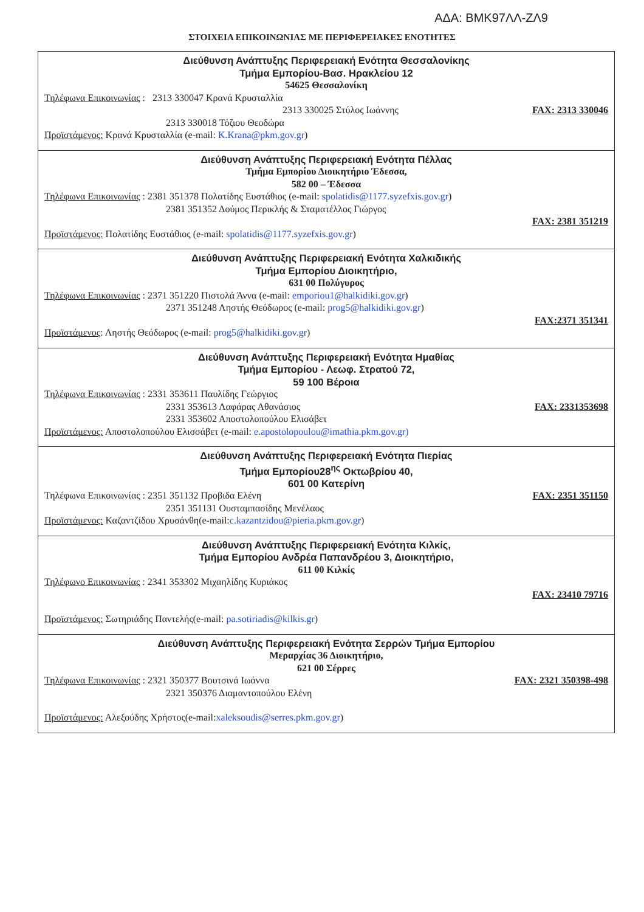ΑΔΑ: ΒΜΚ97ΛΛ-ΖΛ9
ΣΤΟΙΧΕΙΑ ΕΠΙΚΟΙΝΩΝΙΑΣ ΜΕ ΠΕΡΙΦΕΡΕΙΑΚΕΣ ΕΝΟΤΗΤΕΣ
| Διεύθυνση Ανάπτυξης Περιφερειακή Ενότητα Θεσσαλονίκης Τμήμα Εμπορίου-Βασ. Ηρακλείου 12 54625 Θεσσαλονίκη Τηλέφωνα Επικοινωνίας : 2313 330047 Κρανά Κρυσταλλία 2313 330025 Στύλος Ιωάννης FAX: 2313 330046 2313 330018 Τόζιου Θεοδώρα Προϊστάμενος: Κρανά Κρυσταλλία (e-mail: K.Krana@pkm.gov.gr ) |
| Διεύθυνση Ανάπτυξης Περιφερειακή Ενότητα Πέλλας Τμήμα Εμπορίου Διοικητήριο Έδεσσα, 582 00 – Έδεσσα Τηλέφωνα Επικοινωνίας : 2381 351378 Πολατίδης Ευστάθιος (e-mail: spolatidis@1177.syzefxis.gov.gr ) 2381 351352 Δούμος Περικλής & Σταματέλλος Γιώργος FAX: 2381 351219 Προϊστάμενος: Πολατίδης Ευστάθιος (e-mail: spolatidis@1177.syzefxis.gov.gr ) |
| Διεύθυνση Ανάπτυξης Περιφερειακή Ενότητα Χαλκιδικής Τμήμα Εμπορίου Διοικητήριο, 631 00 Πολύγυρος Τηλέφωνα Επικοινωνίας : 2371 351220 Πιστολά Άννα (e-mail: emporiou1@halkidiki.gov.gr ) 2371 351248 Ληστής Θεόδωρος (e-mail: prog5@halkidiki.gov.gr ) FAX:2371 351341 Προϊστάμενος : Ληστής Θεόδωρος (e-mail: prog5@halkidiki.gov.gr ) |
| Διεύθυνση Ανάπτυξης Περιφερειακή Ενότητα Ημαθίας Τμήμα Εμπορίου - Λεωφ. Στρατού 72, 59 100 Βέροια Τηλέφωνα Επικοινωνίας : 2331 353611 Παυλίδης Γεώργιος 2331 353613 Λαφάρας Αθανάσιος FAX: 2331353698 2331 353602 Αποστολοπούλου Ελισάβετ Προϊστάμενος: Αποστολοπούλου Ελισσάβετ (e-mail: e.apostolopoulou@imathia.pkm.gov.gr) |
| Διεύθυνση Ανάπτυξης Περιφερειακή Ενότητα Πιερίας Τμήμα Εμπορίου28<sup>ης</sup> Οκτωβρίου 40, 601 00 Κατερίνη Τηλέφωνα Επικοινωνίας : 2351 351132 Προβιδα Ελένη FAX: 2351 351150 2351 351131 Ουσταμπασίδης Μενέλαος Προϊστάμενος: Καζαντζίδου Χρυσάνθη(e-mail: c.kazantzidou@pieria.pkm.gov.gr ) |
| Διεύθυνση Ανάπτυξης Περιφερειακή Ενότητα Κιλκίς, Τμήμα Εμπορίου Ανδρέα Παπανδρέου 3, Διοικητήριο, 611 00 Κιλκίς Τηλέφωνο Επικοινωνίας : 2341 353302 Μιχαηλίδης Κυριάκος FAX: 23410 79716 Προϊστάμενος: Σωτηριάδης Παντελής(e-mail: pa.sotiriadis@kilkis.gr ) |
| Διεύθυνση Ανάπτυξης Περιφερειακή Ενότητα Σερρών Τμήμα Εμπορίου Μεραρχίας 36 Διοικητήριο, 621 00 Σέρρες Τηλέφωνα Επικοινωνίας : 2321 350377 Βουτσινά Ιωάννα FAX: 2321 350398-498 2321 350376 Διαμαντοπούλου Ελένη Προϊστάμενος: Αλεξούδης Χρήστος(e-mail: xaleksoudis@serres.pkm.gov.gr ) |